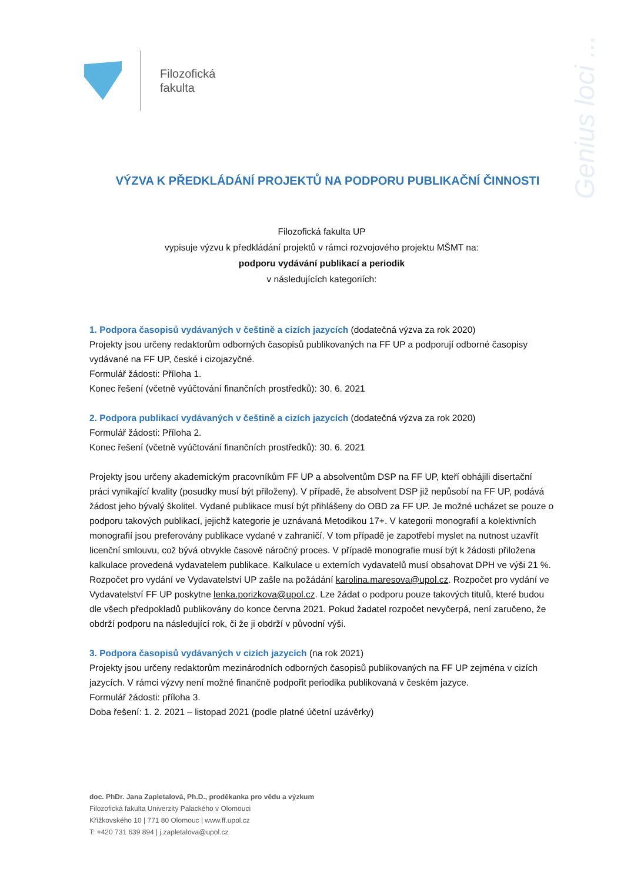Filozofická
fakulta
Genius loci ...
VÝZVA K PŘEDKLÁDÁNÍ PROJEKTŮ NA PODPORU PUBLIKAČNÍ ČINNOSTI
Filozofická fakulta UP
vypisuje výzvu k předkládání projektů v rámci rozvojového projektu MŠMT na:
podporu vydávání publikací a periodik
v následujících kategoriích:
1. Podpora časopisů vydávaných v češtině a cizích jazycích (dodatečná výzva za rok 2020)
Projekty jsou určeny redaktorům odborných časopisů publikovaných na FF UP a podporují odborné časopisy vydávané na FF UP, české i cizojazyčné.
Formulář žádosti: Příloha 1.
Konec řešení (včetně vyúčtování finančních prostředků): 30. 6. 2021
2. Podpora publikací vydávaných v češtině a cizích jazycích (dodatečná výzva za rok 2020)
Formulář žádosti: Příloha 2.
Konec řešení (včetně vyúčtování finančních prostředků): 30. 6. 2021
Projekty jsou určeny akademickým pracovníkům FF UP a absolventům DSP na FF UP, kteří obhájili disertační práci vynikající kvality (posudky musí být přiloženy). V případě, že absolvent DSP již nepůsobí na FF UP, podává žádost jeho bývalý školitel. Vydané publikace musí být přihlášeny do OBD za FF UP. Je možné ucházet se pouze o podporu takových publikací, jejichž kategorie je uznávaná Metodikou 17+. V kategorii monografií a kolektivních monografií jsou preferovány publikace vydané v zahraničí. V tom případě je zapotřebí myslet na nutnost uzavřít licenční smlouvu, což bývá obvykle časově náročný proces. V případě monografie musí být k žádosti přiložena kalkulace provedená vydavatelem publikace. Kalkulace u externích vydavatelů musí obsahovat DPH ve výši 21 %. Rozpočet pro vydání ve Vydavatelství UP zašle na požádání karolina.maresova@upol.cz. Rozpočet pro vydání ve Vydavatelství FF UP poskytne lenka.porizkova@upol.cz. Lze žádat o podporu pouze takových titulů, které budou dle všech předpokladů publikovány do konce června 2021. Pokud žadatel rozpočet nevyčerpá, není zaručeno, že obdrží podporu na následující rok, či že ji obdrží v původní výši.
3. Podpora časopisů vydávaných v cizích jazycích (na rok 2021)
Projekty jsou určeny redaktorům mezinárodních odborných časopisů publikovaných na FF UP zejména v cizích jazycích. V rámci výzvy není možné finančně podpořit periodika publikovaná v českém jazyce.
Formulář žádosti: příloha 3.
Doba řešení: 1. 2. 2021 – listopad 2021 (podle platné účetní uzávěrky)
doc. PhDr. Jana Zapletalová, Ph.D., proděkanka pro vědu a výzkum
Filozofická fakulta Univerzity Palackého v Olomouci
Křížkovského 10 | 771 80 Olomouc | www.ff.upol.cz
T: +420 731 639 894 | j.zapletalova@upol.cz